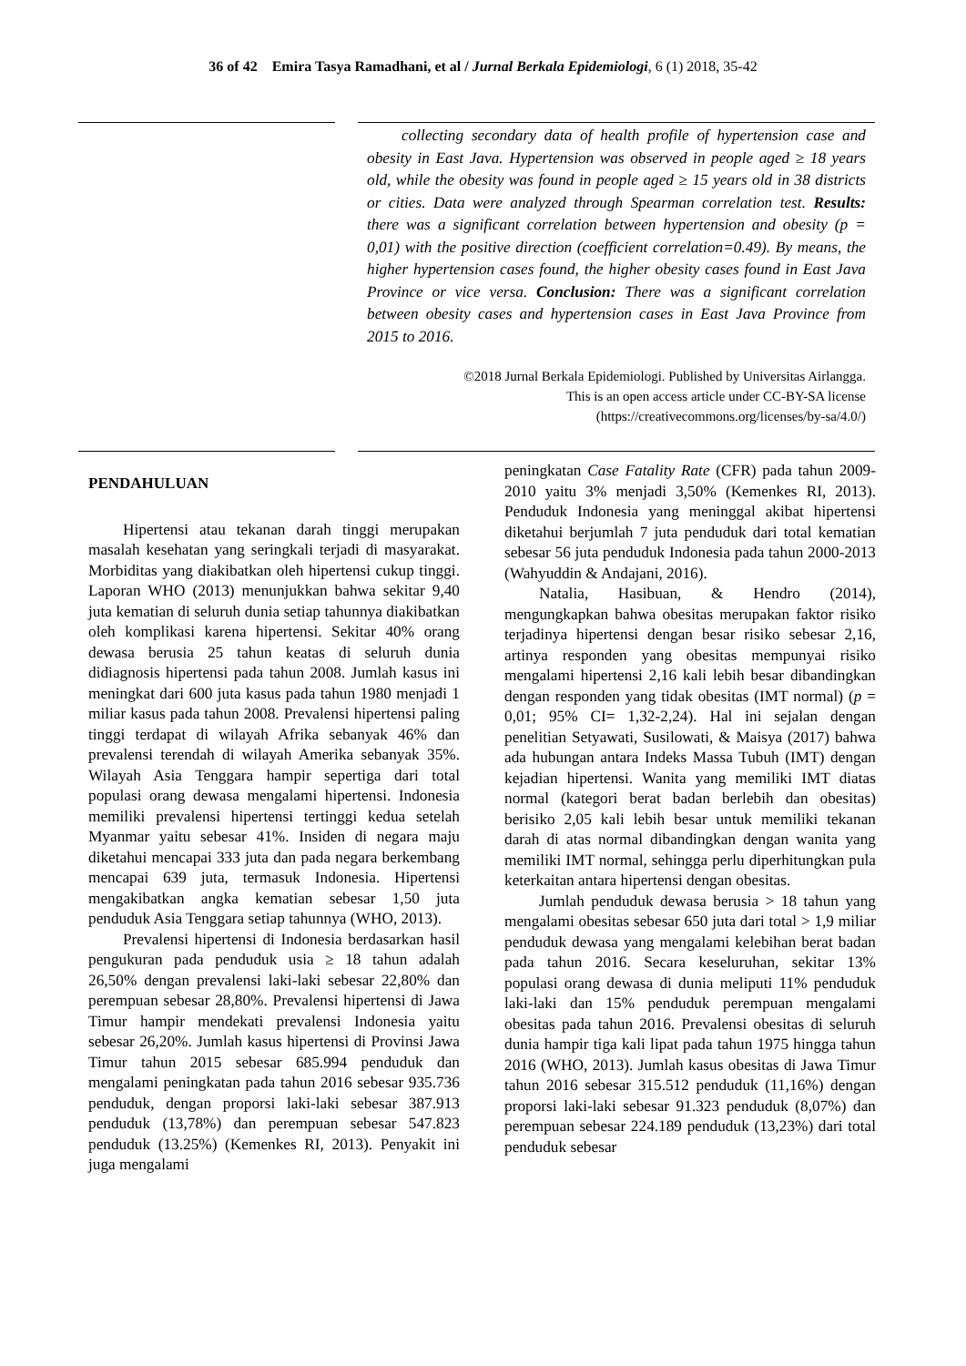36 of 42 Emira Tasya Ramadhani, et al / Jurnal Berkala Epidemiologi, 6 (1) 2018, 35-42
collecting secondary data of health profile of hypertension case and obesity in East Java. Hypertension was observed in people aged ≥ 18 years old, while the obesity was found in people aged ≥ 15 years old in 38 districts or cities. Data were analyzed through Spearman correlation test. Results: there was a significant correlation between hypertension and obesity (p = 0,01) with the positive direction (coefficient correlation=0.49). By means, the higher hypertension cases found, the higher obesity cases found in East Java Province or vice versa. Conclusion: There was a significant correlation between obesity cases and hypertension cases in East Java Province from 2015 to 2016.
©2018 Jurnal Berkala Epidemiologi. Published by Universitas Airlangga.
This is an open access article under CC-BY-SA license
(https://creativecommons.org/licenses/by-sa/4.0/)
PENDAHULUAN
Hipertensi atau tekanan darah tinggi merupakan masalah kesehatan yang seringkali terjadi di masyarakat. Morbiditas yang diakibatkan oleh hipertensi cukup tinggi. Laporan WHO (2013) menunjukkan bahwa sekitar 9,40 juta kematian di seluruh dunia setiap tahunnya diakibatkan oleh komplikasi karena hipertensi. Sekitar 40% orang dewasa berusia 25 tahun keatas di seluruh dunia didiagnosis hipertensi pada tahun 2008. Jumlah kasus ini meningkat dari 600 juta kasus pada tahun 1980 menjadi 1 miliar kasus pada tahun 2008. Prevalensi hipertensi paling tinggi terdapat di wilayah Afrika sebanyak 46% dan prevalensi terendah di wilayah Amerika sebanyak 35%. Wilayah Asia Tenggara hampir sepertiga dari total populasi orang dewasa mengalami hipertensi. Indonesia memiliki prevalensi hipertensi tertinggi kedua setelah Myanmar yaitu sebesar 41%. Insiden di negara maju diketahui mencapai 333 juta dan pada negara berkembang mencapai 639 juta, termasuk Indonesia. Hipertensi mengakibatkan angka kematian sebesar 1,50 juta penduduk Asia Tenggara setiap tahunnya (WHO, 2013).
Prevalensi hipertensi di Indonesia berdasarkan hasil pengukuran pada penduduk usia ≥ 18 tahun adalah 26,50% dengan prevalensi laki-laki sebesar 22,80% dan perempuan sebesar 28,80%. Prevalensi hipertensi di Jawa Timur hampir mendekati prevalensi Indonesia yaitu sebesar 26,20%. Jumlah kasus hipertensi di Provinsi Jawa Timur tahun 2015 sebesar 685.994 penduduk dan mengalami peningkatan pada tahun 2016 sebesar 935.736 penduduk, dengan proporsi laki-laki sebesar 387.913 penduduk (13,78%) dan perempuan sebesar 547.823 penduduk (13.25%) (Kemenkes RI, 2013). Penyakit ini juga mengalami
peningkatan Case Fatality Rate (CFR) pada tahun 2009-2010 yaitu 3% menjadi 3,50% (Kemenkes RI, 2013). Penduduk Indonesia yang meninggal akibat hipertensi diketahui berjumlah 7 juta penduduk dari total kematian sebesar 56 juta penduduk Indonesia pada tahun 2000-2013 (Wahyuddin & Andajani, 2016).
Natalia, Hasibuan, & Hendro (2014), mengungkapkan bahwa obesitas merupakan faktor risiko terjadinya hipertensi dengan besar risiko sebesar 2,16, artinya responden yang obesitas mempunyai risiko mengalami hipertensi 2,16 kali lebih besar dibandingkan dengan responden yang tidak obesitas (IMT normal) (p = 0,01; 95% CI= 1,32-2,24). Hal ini sejalan dengan penelitian Setyawati, Susilowati, & Maisya (2017) bahwa ada hubungan antara Indeks Massa Tubuh (IMT) dengan kejadian hipertensi. Wanita yang memiliki IMT diatas normal (kategori berat badan berlebih dan obesitas) berisiko 2,05 kali lebih besar untuk memiliki tekanan darah di atas normal dibandingkan dengan wanita yang memiliki IMT normal, sehingga perlu diperhitungkan pula keterkaitan antara hipertensi dengan obesitas.
Jumlah penduduk dewasa berusia > 18 tahun yang mengalami obesitas sebesar 650 juta dari total > 1,9 miliar penduduk dewasa yang mengalami kelebihan berat badan pada tahun 2016. Secara keseluruhan, sekitar 13% populasi orang dewasa di dunia meliputi 11% penduduk laki-laki dan 15% penduduk perempuan mengalami obesitas pada tahun 2016. Prevalensi obesitas di seluruh dunia hampir tiga kali lipat pada tahun 1975 hingga tahun 2016 (WHO, 2013). Jumlah kasus obesitas di Jawa Timur tahun 2016 sebesar 315.512 penduduk (11,16%) dengan proporsi laki-laki sebesar 91.323 penduduk (8,07%) dan perempuan sebesar 224.189 penduduk (13,23%) dari total penduduk sebesar